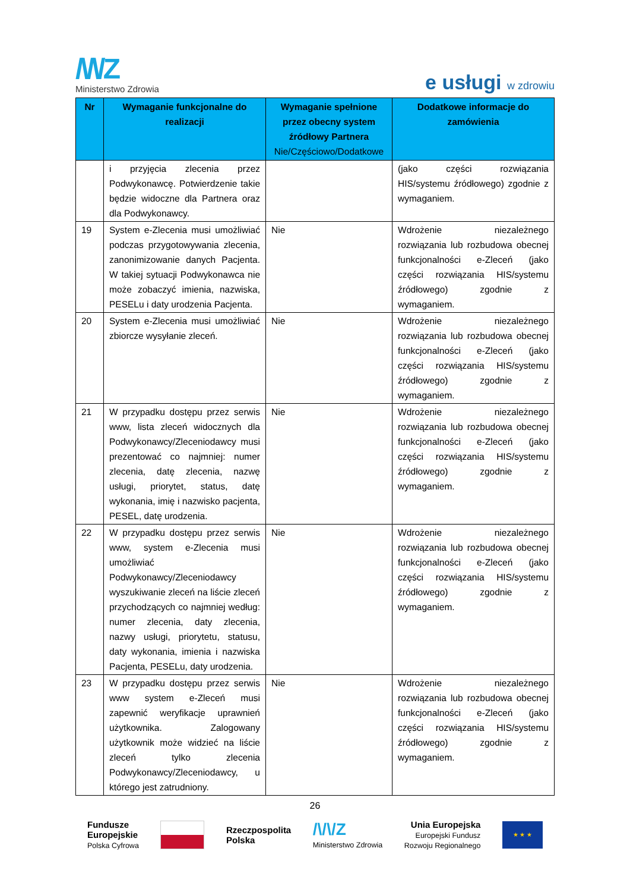/\/\/Z
Ministerstwo Zdrowia
e usługi w zdrowiu
| Nr | Wymaganie funkcjonalne do realizacji | Wymaganie spełnione przez obecny system źródłowy Partnera Nie/Częściowo/Dodatkowe | Dodatkowe informacje do zamówienia |
| --- | --- | --- | --- |
| | i przyjęcia zlecenia przez Podwykonawcę. Potwierdzenie takie będzie widoczne dla Partnera oraz dla Podwykonawcy. | | (jako części rozwiązania HIS/systemu źródłowego) zgodnie z wymaganiem. |
| 19 | System e-Zlecenia musi umożliwiać podczas przygotowywania zlecenia, zanonimizowanie danych Pacjenta. W takiej sytuacji Podwykonawca nie może zobaczyć imienia, nazwiska, PESELu i daty urodzenia Pacjenta. | Nie | Wdrożenie niezależnego rozwiązania lub rozbudowa obecnej funkcjonalności e-Zleceń (jako części rozwiązania HIS/systemu źródłowego) zgodnie z wymaganiem. |
| 20 | System e-Zlecenia musi umożliwiać zbiorcze wysyłanie zleceń. | Nie | Wdrożenie niezależnego rozwiązania lub rozbudowa obecnej funkcjonalności e-Zleceń (jako części rozwiązania HIS/systemu źródłowego) zgodnie z wymaganiem. |
| 21 | W przypadku dostępu przez serwis www, lista zleceń widocznych dla Podwykonawcy/Zleceniodawcy musi prezentować co najmniej: numer zlecenia, datę zlecenia, nazwę usługi, priorytet, status, datę wykonania, imię i nazwisko pacjenta, PESEL, datę urodzenia. | Nie | Wdrożenie niezależnego rozwiązania lub rozbudowa obecnej funkcjonalności e-Zleceń (jako części rozwiązania HIS/systemu źródłowego) zgodnie z wymaganiem. |
| 22 | W przypadku dostępu przez serwis www, system e-Zlecenia musi umożliwiać Podwykonawcy/Zleceniodawcy wyszukiwanie zleceń na liście zleceń przychodzących co najmniej według: numer zlecenia, daty zlecenia, nazwy usługi, priorytetu, statusu, daty wykonania, imienia i nazwiska Pacjenta, PESELu, daty urodzenia. | Nie | Wdrożenie niezależnego rozwiązania lub rozbudowa obecnej funkcjonalności e-Zleceń (jako części rozwiązania HIS/systemu źródłowego) zgodnie z wymaganiem. |
| 23 | W przypadku dostępu przez serwis www system e-Zleceń musi zapewnić weryfikacje uprawnień użytkownika. Zalogowany użytkownik może widzieć na liście zleceń tylko zlecenia Podwykonawcy/Zleceniodawcy, u którego jest zatrudniony. | Nie | Wdrożenie niezależnego rozwiązania lub rozbudowa obecnej funkcjonalności e-Zleceń (jako części rozwiązania HIS/systemu źródłowego) zgodnie z wymaganiem. |
26
Fundusze
Europejskie
Polska Cyfrowa
Rzeczpospolita
Polska
/\/\/Z
Ministerstwo Zdrowia
Unia Europejska
Europejski Fundusz
Rozwoju Regionalnego
★ ★ ★